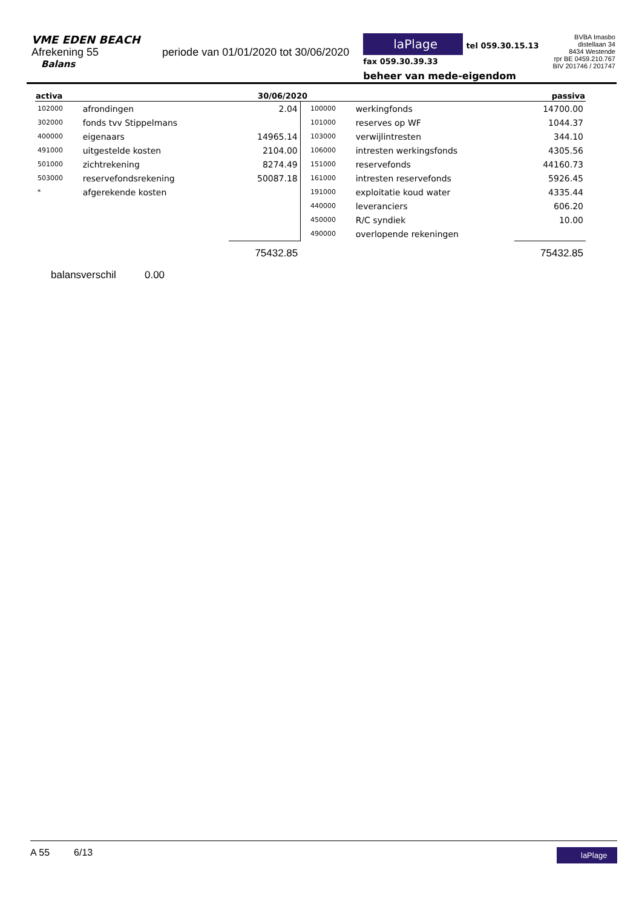VME EDEN BEACH
Afrekening 55 periode van 01/01/2020 tot 30/06/2020
Balans
laPlage tel 059.30.15.13
fax 059.30.39.33
beheer van mede-eigendom
BVBA Imasbo
distellaan 34
8434 Westende
rpr BE 0459.210.767
BIV 201746 / 201747
| activa | | 30/06/2020 | | | | passiva |
| --- | --- | --- | --- | --- | --- | --- |
| 102000 | afrondingen | 2.04 | | 100000 | werkingfonds | 14700.00 |
| 302000 | fonds tvv Stippelmans | | | 101000 | reserves op WF | 1044.37 |
| 400000 | eigenaars | 14965.14 | | 103000 | verwijlintresten | 344.10 |
| 491000 | uitgestelde kosten | 2104.00 | | 106000 | intresten werkingsfonds | 4305.56 |
| 501000 | zichtrekening | 8274.49 | | 151000 | reservefonds | 44160.73 |
| 503000 | reservefondsrekening | 50087.18 | | 161000 | intresten reservefonds | 5926.45 |
| * | afgerekende kosten | | | 191000 | exploitatie koud water | 4335.44 |
| | | | | 440000 | leveranciers | 606.20 |
| | | | | 450000 | R/C syndiek | 10.00 |
| | | | | 490000 | overlopende rekeningen | |
| | | 75432.85 | | | | 75432.85 |
balansverschil 0.00
A 55 6/13 laPlage